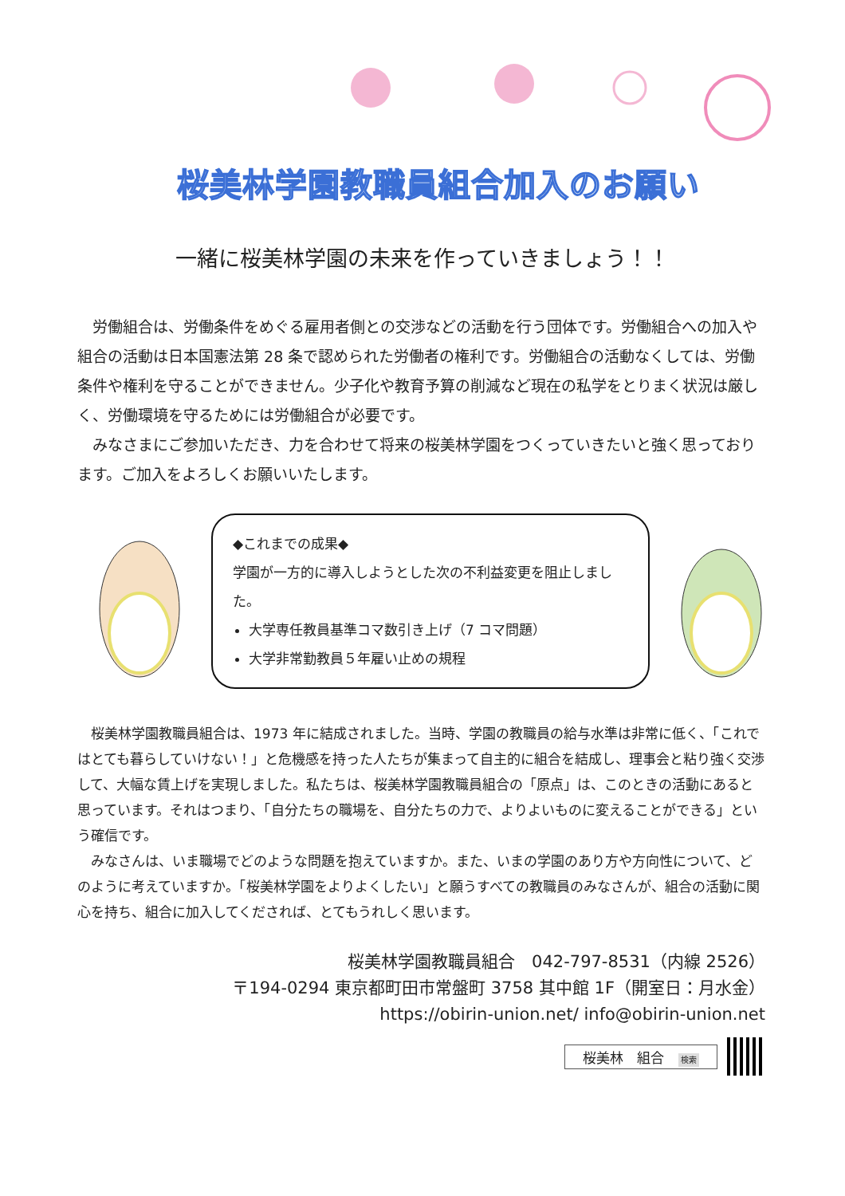桜美林学園教職員組合加入のお願い
一緒に桜美林学園の未来を作っていきましょう！！
　労働組合は、労働条件をめぐる雇用者側との交渉などの活動を行う団体です。労働組合への加入や組合の活動は日本国憲法第 28 条で認められた労働者の権利です。労働組合の活動なくしては、労働条件や権利を守ることができません。少子化や教育予算の削減など現在の私学をとりまく状況は厳しく、労働環境を守るためには労働組合が必要です。
　みなさまにご参加いただき、力を合わせて将来の桜美林学園をつくっていきたいと強く思っております。ご加入をよろしくお願いいたします。
◆これまでの成果◆
学園が一方的に導入しようとした次の不利益変更を阻止しました。
大学専任教員基準コマ数引き上げ（7 コマ問題）
大学非常勤教員５年雇い止めの規程
　桜美林学園教職員組合は、1973 年に結成されました。当時、学園の教職員の給与水準は非常に低く、「これではとても暮らしていけない！」と危機感を持った人たちが集まって自主的に組合を結成し、理事会と粘り強く交渉して、大幅な賃上げを実現しました。私たちは、桜美林学園教職員組合の「原点」は、このときの活動にあると思っています。それはつまり、「自分たちの職場を、自分たちの力で、よりよいものに変えることができる」という確信です。
　みなさんは、いま職場でどのような問題を抱えていますか。また、いまの学園のあり方や方向性について、どのように考えていますか。「桜美林学園をよりよくしたい」と願うすべての教職員のみなさんが、組合の活動に関心を持ち、組合に加入してくだされば、とてもうれしく思います。
桜美林学園教職員組合　042-797-8531（内線 2526）
〒194-0294 東京都町田市常盤町 3758 其中館 1F（開室日：月水金）
https://obirin-union.net/ info@obirin-union.net
桜美林　組合 検索